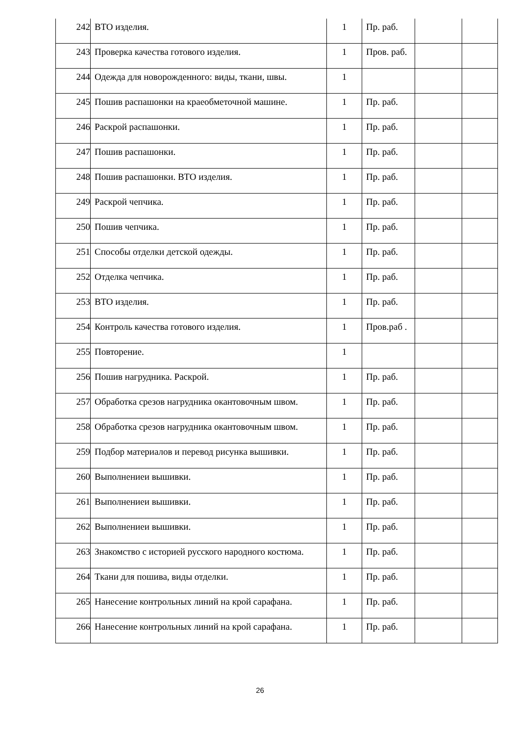| 242 | ВТО изделия. | 1 | Пр. раб. | | |
| 243 | Проверка качества готового изделия. | 1 | Пров. раб. | | |
| 244 | Одежда для новорожденного: виды, ткани, швы. | 1 | | | |
| 245 | Пошив распашонки на краеобметочной машине. | 1 | Пр. раб. | | |
| 246 | Раскрой распашонки. | 1 | Пр. раб. | | |
| 247 | Пошив распашонки. | 1 | Пр. раб. | | |
| 248 | Пошив распашонки. ВТО изделия. | 1 | Пр. раб. | | |
| 249 | Раскрой чепчика. | 1 | Пр. раб. | | |
| 250 | Пошив чепчика. | 1 | Пр. раб. | | |
| 251 | Способы отделки детской одежды. | 1 | Пр. раб. | | |
| 252 | Отделка чепчика. | 1 | Пр. раб. | | |
| 253 | ВТО изделия. | 1 | Пр. раб. | | |
| 254 | Контроль качества готового изделия. | 1 | Пров.раб . | | |
| 255 | Повторение. | 1 | | | |
| 256 | Пошив нагрудника. Раскрой. | 1 | Пр. раб. | | |
| 257 | Обработка срезов нагрудника окантовочным швом. | 1 | Пр. раб. | | |
| 258 | Обработка срезов нагрудника окантовочным швом. | 1 | Пр. раб. | | |
| 259 | Подбор материалов и перевод рисунка вышивки. | 1 | Пр. раб. | | |
| 260 | Выполнениеи вышивки. | 1 | Пр. раб. | | |
| 261 | Выполнениеи вышивки. | 1 | Пр. раб. | | |
| 262 | Выполнениеи вышивки. | 1 | Пр. раб. | | |
| 263 | Знакомство с историей русского народного костюма. | 1 | Пр. раб. | | |
| 264 | Ткани для пошива, виды отделки. | 1 | Пр. раб. | | |
| 265 | Нанесение контрольных линий на крой сарафана. | 1 | Пр. раб. | | |
| 266 | Нанесение контрольных линий на крой сарафана. | 1 | Пр. раб. | | |
26